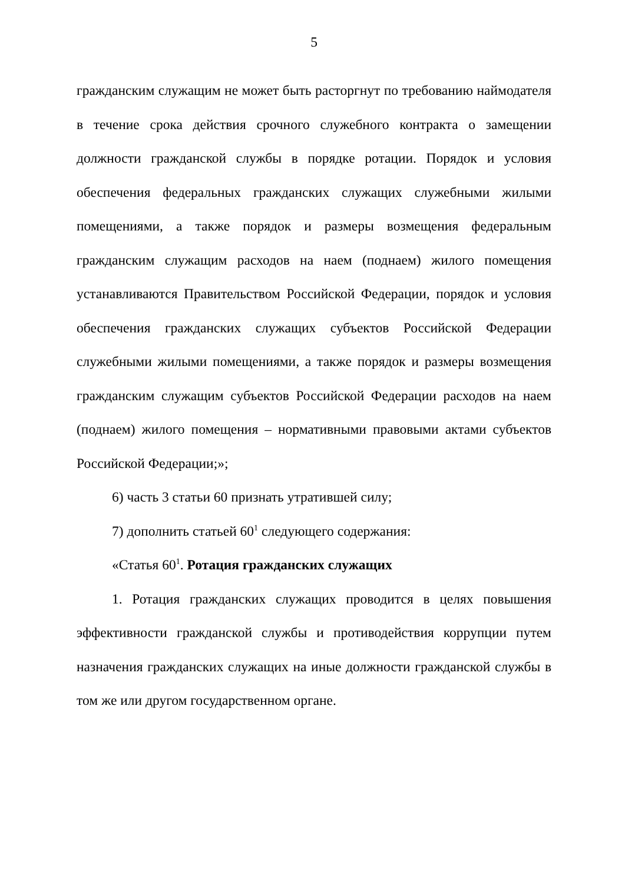5
гражданским служащим не может быть расторгнут по требованию наймодателя в течение срока действия срочного служебного контракта о замещении должности гражданской службы в порядке ротации. Порядок и условия обеспечения федеральных гражданских служащих служебными жилыми помещениями, а также порядок и размеры возмещения федеральным гражданским служащим расходов на наем (поднаем) жилого помещения устанавливаются Правительством Российской Федерации, порядок и условия обеспечения гражданских служащих субъектов Российской Федерации служебными жилыми помещениями, а также порядок и размеры возмещения гражданским служащим субъектов Российской Федерации расходов на наем (поднаем) жилого помещения – нормативными правовыми актами субъектов Российской Федерации;»;
6) часть 3 статьи 60 признать утратившей силу;
7) дополнить статьей 60<sup>1</sup> следующего содержания:
«Статья 60<sup>1</sup>. Ротация гражданских служащих
1. Ротация гражданских служащих проводится в целях повышения эффективности гражданской службы и противодействия коррупции путем назначения гражданских служащих на иные должности гражданской службы в том же или другом государственном органе.